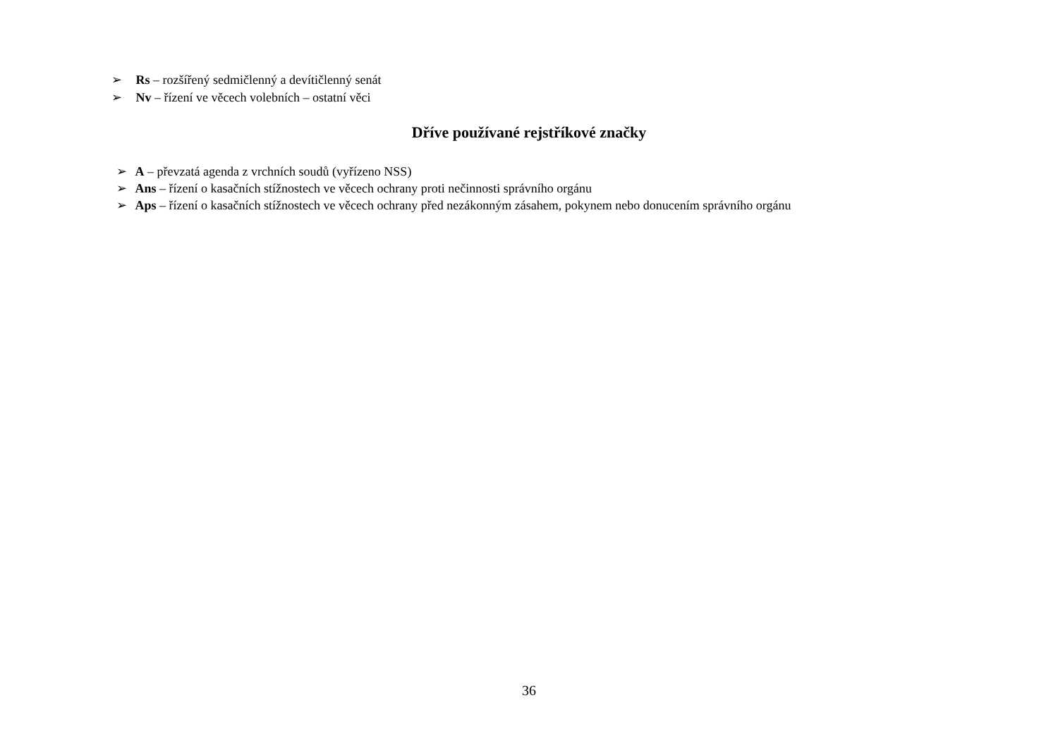➢ Rs – rozšířený sedmičlenný a devítičlenný senát
➢ Nv – řízení ve věcech volebních – ostatní věci
Dříve používané rejstříkové značky
➢ A – převzatá agenda z vrchních soudů (vyřízeno NSS)
➢ Ans – řízení o kasačních stížnostech ve věcech ochrany proti nečinnosti správního orgánu
➢ Aps – řízení o kasačních stížnostech ve věcech ochrany před nezákonným zásahem, pokynem nebo donucením správního orgánu
36